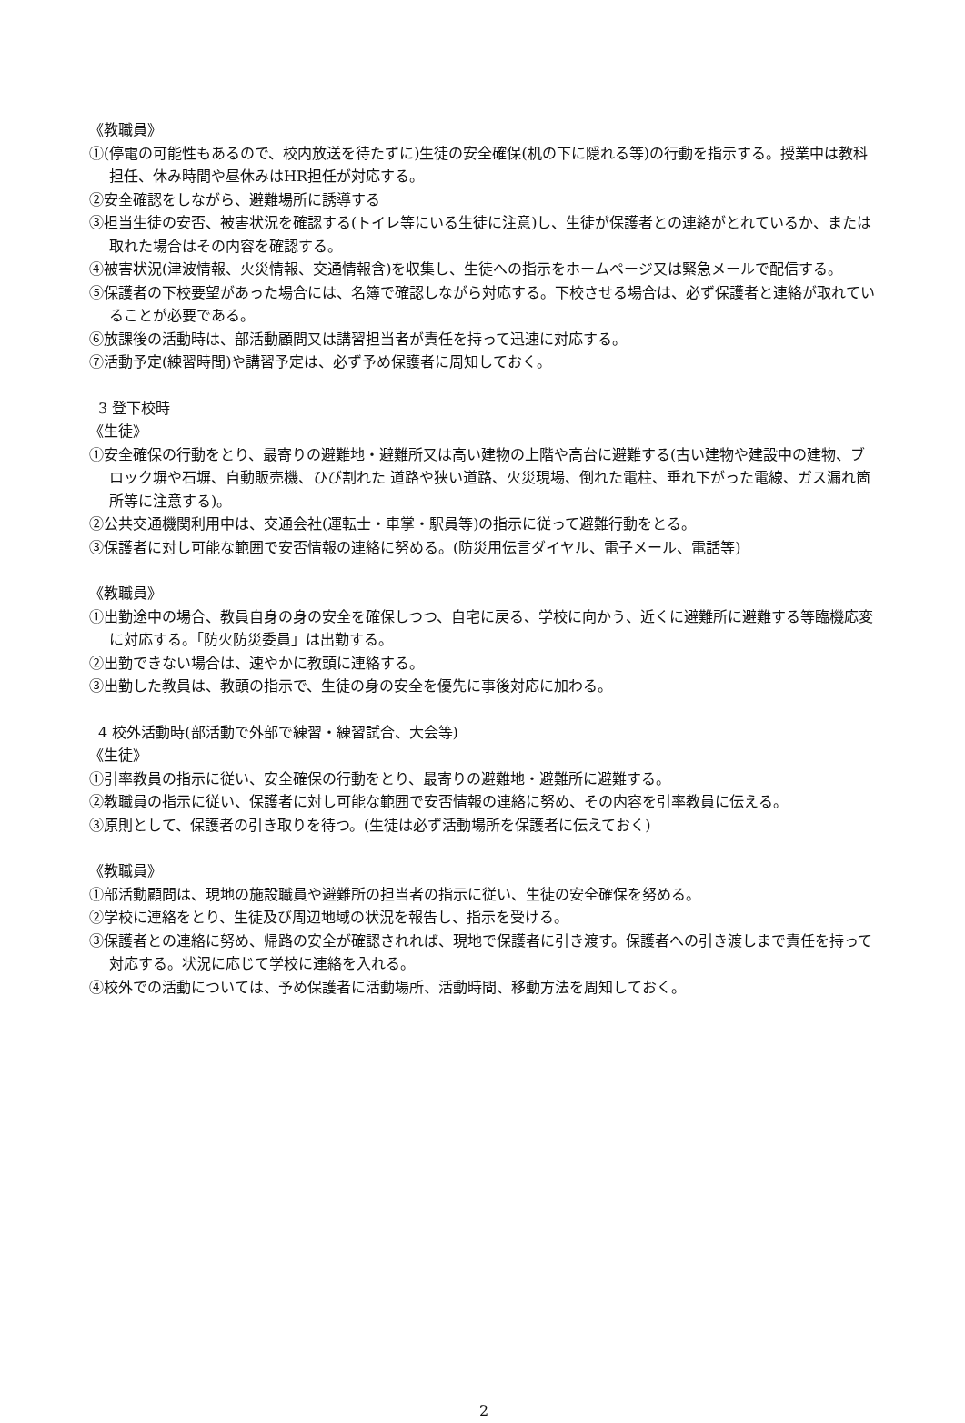《教職員》
①(停電の可能性もあるので、校内放送を待たずに)生徒の安全確保(机の下に隠れる等)の行動を指示する。授業中は教科担任、休み時間や昼休みはHR担任が対応する。
②安全確認をしながら、避難場所に誘導する
③担当生徒の安否、被害状況を確認する(トイレ等にいる生徒に注意)し、生徒が保護者との連絡がとれているか、または取れた場合はその内容を確認する。
④被害状況(津波情報、火災情報、交通情報含)を収集し、生徒への指示をホームページ又は緊急メールで配信する。
⑤保護者の下校要望があった場合には、名簿で確認しながら対応する。下校させる場合は、必ず保護者と連絡が取れていることが必要である。
⑥放課後の活動時は、部活動顧問又は講習担当者が責任を持って迅速に対応する。
⑦活動予定(練習時間)や講習予定は、必ず予め保護者に周知しておく。
3 登下校時
《生徒》
①安全確保の行動をとり、最寄りの避難地・避難所又は高い建物の上階や高台に避難する(古い建物や建設中の建物、ブロック塀や石塀、自動販売機、ひび割れた 道路や狭い道路、火災現場、倒れた電柱、垂れ下がった電線、ガス漏れ箇所等に注意する)。
②公共交通機関利用中は、交通会社(運転士・車掌・駅員等)の指示に従って避難行動をとる。
③保護者に対し可能な範囲で安否情報の連絡に努める。(防災用伝言ダイヤル、電子メール、電話等)
《教職員》
①出勤途中の場合、教員自身の身の安全を確保しつつ、自宅に戻る、学校に向かう、近くに避難所に避難する等臨機応変に対応する。「防火防災委員」は出勤する。
②出勤できない場合は、速やかに教頭に連絡する。
③出勤した教員は、教頭の指示で、生徒の身の安全を優先に事後対応に加わる。
4 校外活動時(部活動で外部で練習・練習試合、大会等)
《生徒》
①引率教員の指示に従い、安全確保の行動をとり、最寄りの避難地・避難所に避難する。
②教職員の指示に従い、保護者に対し可能な範囲で安否情報の連絡に努め、その内容を引率教員に伝える。
③原則として、保護者の引き取りを待つ。(生徒は必ず活動場所を保護者に伝えておく)
《教職員》
①部活動顧問は、現地の施設職員や避難所の担当者の指示に従い、生徒の安全確保を努める。
②学校に連絡をとり、生徒及び周辺地域の状況を報告し、指示を受ける。
③保護者との連絡に努め、帰路の安全が確認されれば、現地で保護者に引き渡す。保護者への引き渡しまで責任を持って対応する。状況に応じて学校に連絡を入れる。
④校外での活動については、予め保護者に活動場所、活動時間、移動方法を周知しておく。
2